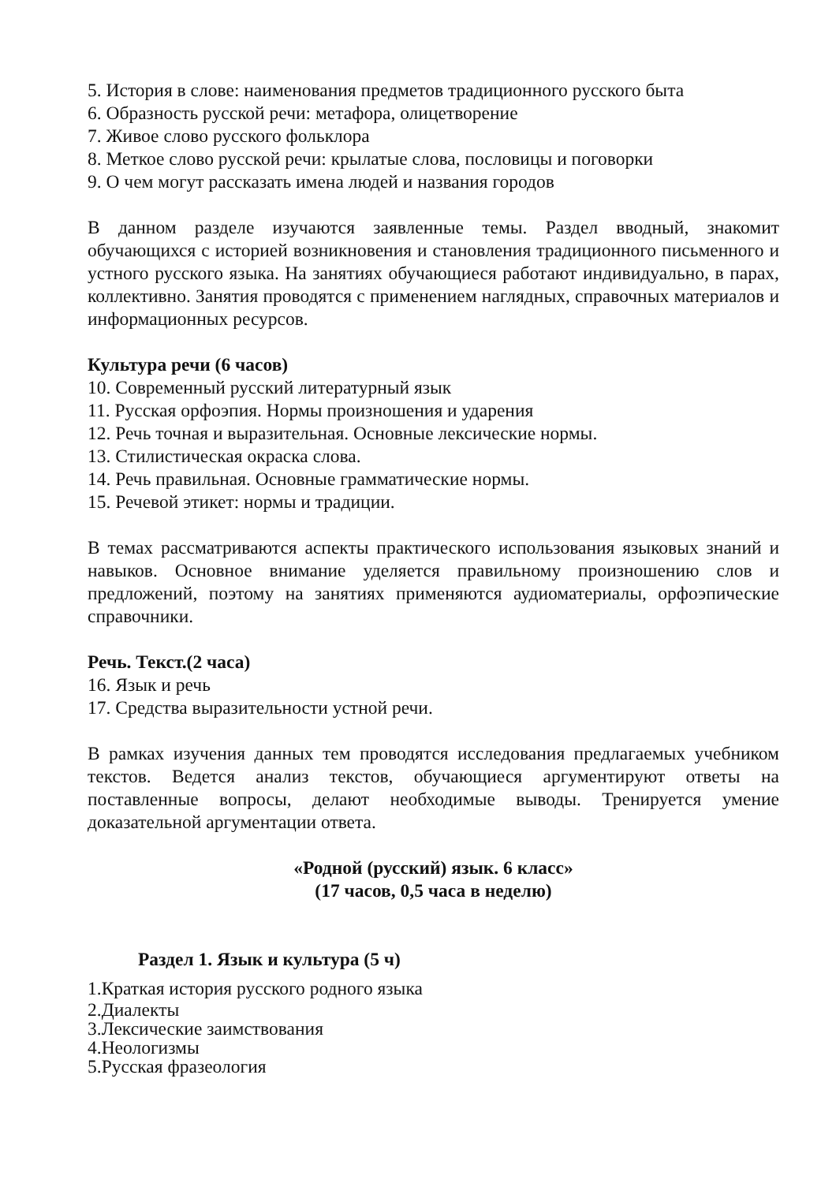5. История в слове: наименования предметов традиционного русского быта
6. Образность русской речи: метафора, олицетворение
7. Живое слово русского фольклора
8. Меткое слово русской речи: крылатые слова, пословицы и поговорки
9. О чем могут рассказать имена людей и названия городов
В данном разделе изучаются заявленные темы. Раздел вводный, знакомит обучающихся с историей возникновения и становления традиционного письменного и устного русского языка. На занятиях обучающиеся работают индивидуально, в парах, коллективно. Занятия проводятся с применением наглядных, справочных материалов и информационных ресурсов.
Культура речи (6 часов)
10. Современный русский литературный язык
11. Русская орфоэпия. Нормы произношения и ударения
12. Речь точная и выразительная. Основные лексические нормы.
13. Стилистическая окраска слова.
14. Речь правильная. Основные грамматические нормы.
15. Речевой этикет: нормы и традиции.
В темах рассматриваются аспекты практического использования языковых знаний и навыков. Основное внимание уделяется правильному произношению слов и предложений, поэтому на занятиях применяются аудиоматериалы, орфоэпические справочники.
Речь. Текст.(2 часа)
16. Язык и речь
17. Средства выразительности устной речи.
В рамках изучения данных тем проводятся исследования предлагаемых учебником текстов. Ведется анализ текстов, обучающиеся аргументируют ответы на поставленные вопросы, делают необходимые выводы. Тренируется умение доказательной аргументации ответа.
«Родной (русский) язык. 6 класс»
(17 часов, 0,5 часа в неделю)
Раздел 1. Язык и культура (5 ч)
1.Краткая история русского родного языка
2.Диалекты
3.Лексические заимствования
4.Неологизмы
5.Русская фразеология